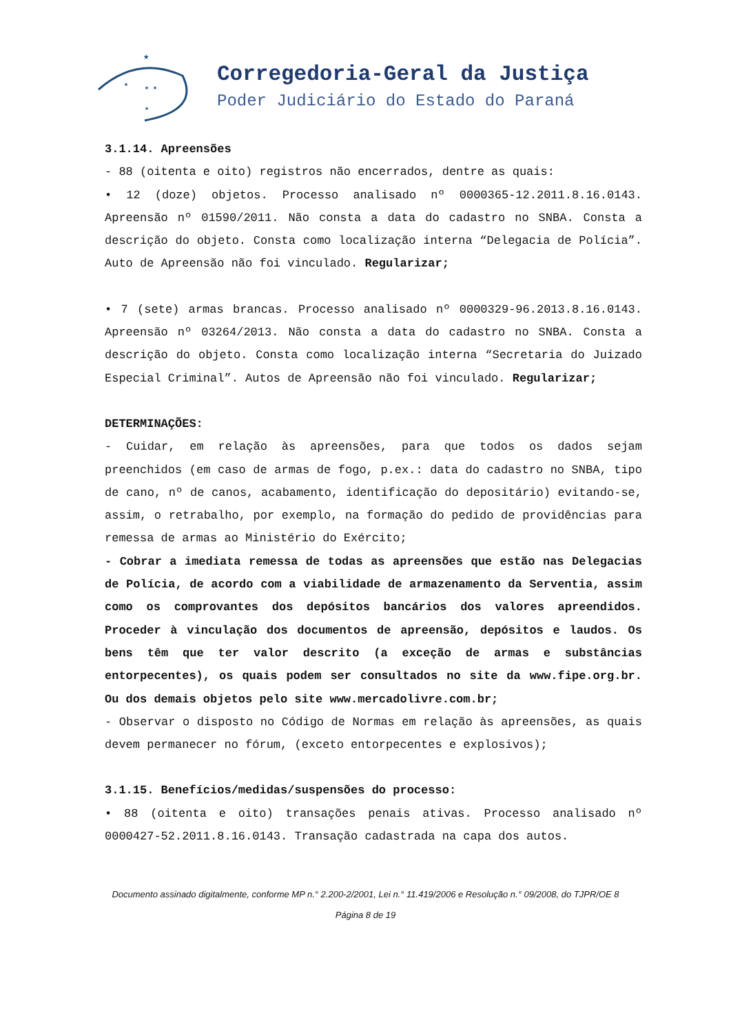★
★
★ ★
★
Corregedoria-Geral da Justiça
Poder Judiciário do Estado do Paraná
3.1.14. Apreensões
- 88 (oitenta e oito) registros não encerrados, dentre as quais:
• 12 (doze) objetos. Processo analisado nº 0000365-12.2011.8.16.0143. Apreensão nº 01590/2011. Não consta a data do cadastro no SNBA. Consta a descrição do objeto. Consta como localização interna “Delegacia de Polícia”. Auto de Apreensão não foi vinculado. Regularizar;
• 7 (sete) armas brancas. Processo analisado nº 0000329-96.2013.8.16.0143. Apreensão nº 03264/2013. Não consta a data do cadastro no SNBA. Consta a descrição do objeto. Consta como localização interna “Secretaria do Juizado Especial Criminal”. Autos de Apreensão não foi vinculado. Regularizar;
DETERMINAÇÕES:
- Cuidar, em relação às apreensões, para que todos os dados sejam preenchidos (em caso de armas de fogo, p.ex.: data do cadastro no SNBA, tipo de cano, nº de canos, acabamento, identificação do depositário) evitando-se, assim, o retrabalho, por exemplo, na formação do pedido de providências para remessa de armas ao Ministério do Exército;
- Cobrar a imediata remessa de todas as apreensões que estão nas Delegacias de Polícia, de acordo com a viabilidade de armazenamento da Serventia, assim como os comprovantes dos depósitos bancários dos valores apreendidos. Proceder à vinculação dos documentos de apreensão, depósitos e laudos. Os bens têm que ter valor descrito (a exceção de armas e substâncias entorpecentes), os quais podem ser consultados no site da www.fipe.org.br. Ou dos demais objetos pelo site www.mercadolivre.com.br;
- Observar o disposto no Código de Normas em relação às apreensões, as quais devem permanecer no fórum, (exceto entorpecentes e explosivos);
3.1.15. Benefícios/medidas/suspensões do processo:
• 88 (oitenta e oito) transações penais ativas. Processo analisado nº 0000427-52.2011.8.16.0143. Transação cadastrada na capa dos autos.
Documento assinado digitalmente, conforme MP n.° 2.200-2/2001, Lei n.° 11.419/2006 e Resolução n.° 09/2008, do TJPR/OE 8
Página 8 de 19